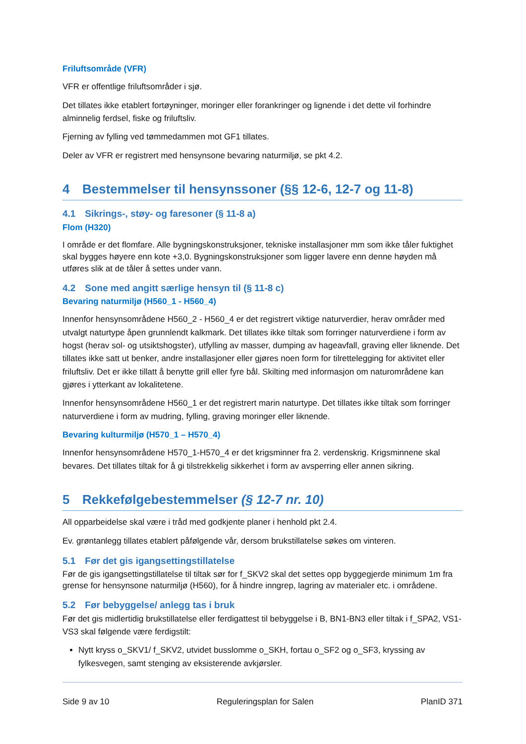Friluftsområde (VFR)
VFR er offentlige friluftsområder i sjø.
Det tillates ikke etablert fortøyninger, moringer eller forankringer og lignende i det dette vil forhindre alminnelig ferdsel, fiske og friluftsliv.
Fjerning av fylling ved tømmedammen mot GF1 tillates.
Deler av VFR er registrert med hensynsone bevaring naturmiljø, se pkt 4.2.
4 Bestemmelser til hensynssoner (§§ 12-6, 12-7 og 11-8)
4.1 Sikrings-, støy- og faresoner (§ 11-8 a)
Flom (H320)
I område er det flomfare. Alle bygningskonstruksjoner, tekniske installasjoner mm som ikke tåler fuktighet skal bygges høyere enn kote +3,0. Bygningskonstruksjoner som ligger lavere enn denne høyden må utføres slik at de tåler å settes under vann.
4.2 Sone med angitt særlige hensyn til (§ 11-8 c)
Bevaring naturmiljø (H560_1 - H560_4)
Innenfor hensynsområdene H560_2 - H560_4 er det registrert viktige naturverdier, herav områder med utvalgt naturtype åpen grunnlendt kalkmark. Det tillates ikke tiltak som forringer naturverdiene i form av hogst (herav sol- og utsiktshogster), utfylling av masser, dumping av hageavfall, graving eller liknende. Det tillates ikke satt ut benker, andre installasjoner eller gjøres noen form for tilrettelegging for aktivitet eller friluftsliv. Det er ikke tillatt å benytte grill eller fyre bål. Skilting med informasjon om naturområdene kan gjøres i ytterkant av lokalitetene.
Innenfor hensynsområdene H560_1 er det registrert marin naturtype. Det tillates ikke tiltak som forringer naturverdiene i form av mudring, fylling, graving moringer eller liknende.
Bevaring kulturmiljø (H570_1 – H570_4)
Innenfor hensynsområdene H570_1-H570_4 er det krigsminner fra 2. verdenskrig. Krigsminnene skal bevares. Det tillates tiltak for å gi tilstrekkelig sikkerhet i form av avsperring eller annen sikring.
5 Rekkefølgebestemmelser (§ 12-7 nr. 10)
All opparbeidelse skal være i tråd med godkjente planer i henhold pkt 2.4.
Ev. grøntanlegg tillates etablert påfølgende vår, dersom brukstillatelse søkes om vinteren.
5.1 Før det gis igangsettingstillatelse
Før de gis igangsettingstillatelse til tiltak sør for f_SKV2 skal det settes opp byggegjerde minimum 1m fra grense for hensynsone naturmiljø (H560), for å hindre inngrep, lagring av materialer etc. i områdene.
5.2 Før bebyggelse/ anlegg tas i bruk
Før det gis midlertidig brukstillatelse eller ferdigattest til bebyggelse i B, BN1-BN3 eller tiltak i f_SPA2, VS1-VS3 skal følgende være ferdigstilt:
Nytt kryss o_SKV1/ f_SKV2, utvidet busslomme o_SKH, fortau o_SF2 og o_SF3, kryssing av fylkesvegen, samt stenging av eksisterende avkjørsler.
Side 9 av 10 Reguleringsplan for Salen PlanID 371